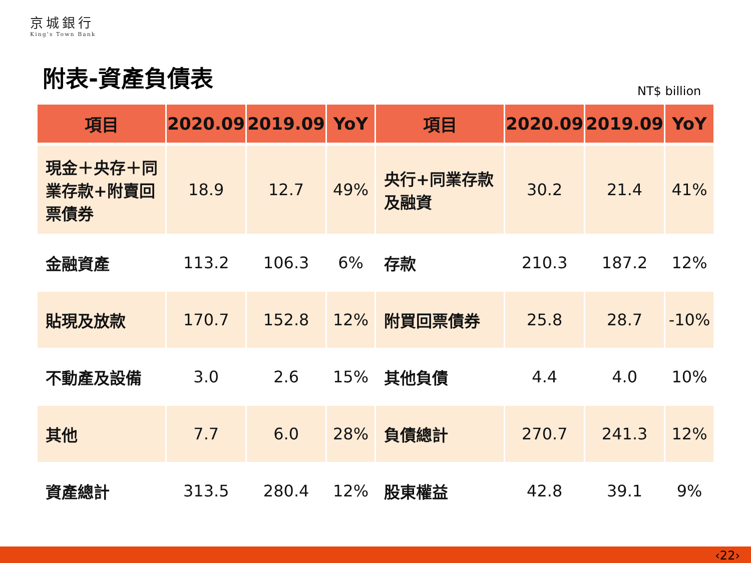京城銀行
King's Town Bank
附表-資產負債表
NT$ billion
| 項目 | 2020.09 | 2019.09 | YoY | 項目 | 2020.09 | 2019.09 | YoY |
| --- | --- | --- | --- | --- | --- | --- | --- |
| 現金＋央存＋同業存款+附賣回票債券 | 18.9 | 12.7 | 49% | 央行+同業存款及融資 | 30.2 | 21.4 | 41% |
| 金融資產 | 113.2 | 106.3 | 6% | 存款 | 210.3 | 187.2 | 12% |
| 貼現及放款 | 170.7 | 152.8 | 12% | 附買回票債券 | 25.8 | 28.7 | -10% |
| 不動產及設備 | 3.0 | 2.6 | 15% | 其他負債 | 4.4 | 4.0 | 10% |
| 其他 | 7.7 | 6.0 | 28% | 負債總計 | 270.7 | 241.3 | 12% |
| 資產總計 | 313.5 | 280.4 | 12% | 股東權益 | 42.8 | 39.1 | 9% |
‹22›